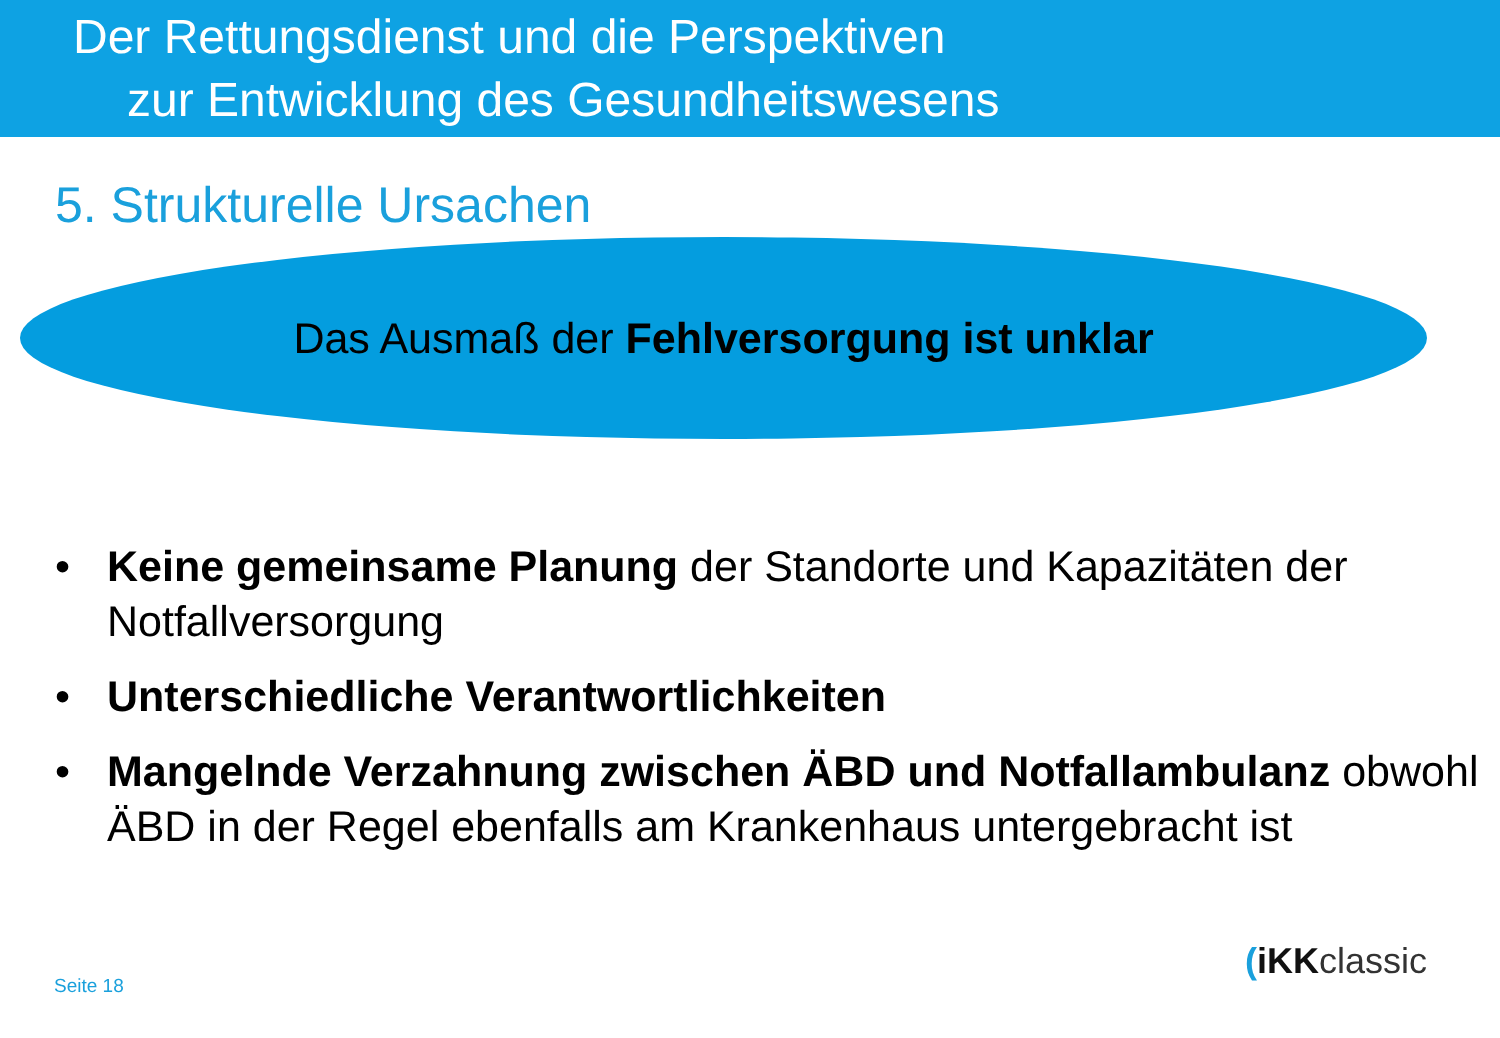Der Rettungsdienst und die Perspektiven
zur Entwicklung des Gesundheitswesens
5. Strukturelle Ursachen
Das Ausmaß der Fehlversorgung ist unklar
• Keine gemeinsame Planung der Standorte und Kapazitäten der Notfallversorgung
• Unterschiedliche Verantwortlichkeiten
• Mangelnde Verzahnung zwischen ÄBD und Notfallambulanz obwohl ÄBD in der Regel ebenfalls am Krankenhaus untergebracht ist
Seite 18
(iKKclassic